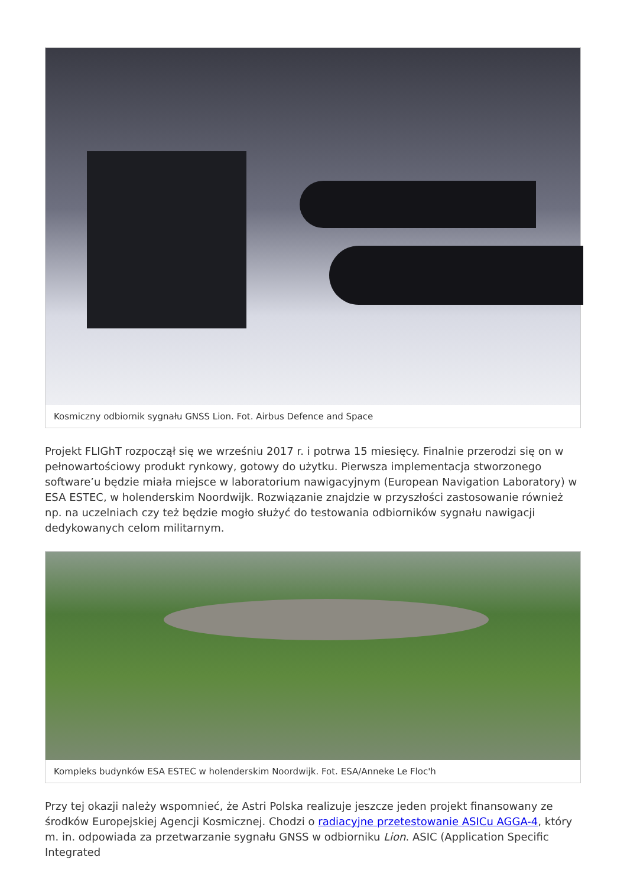Kosmiczny odbiornik sygnału GNSS Lion. Fot. Airbus Defence and Space
Projekt FLIGhT rozpoczął się we wrześniu 2017 r. i potrwa 15 miesięcy. Finalnie przerodzi się on w pełnowartościowy produkt rynkowy, gotowy do użytku. Pierwsza implementacja stworzonego software’u będzie miała miejsce w laboratorium nawigacyjnym (European Navigation Laboratory) w ESA ESTEC, w holenderskim Noordwijk. Rozwiązanie znajdzie w przyszłości zastosowanie również np. na uczelniach czy też będzie mogło służyć do testowania odbiorników sygnału nawigacji dedykowanych celom militarnym.
Kompleks budynków ESA ESTEC w holenderskim Noordwijk. Fot. ESA/Anneke Le Floc'h
Przy tej okazji należy wspomnieć, że Astri Polska realizuje jeszcze jeden projekt finansowany ze środków Europejskiej Agencji Kosmicznej. Chodzi o radiacyjne przetestowanie ASICu AGGA-4, który m. in. odpowiada za przetwarzanie sygnału GNSS w odbiorniku Lion. ASIC (Application Specific Integrated